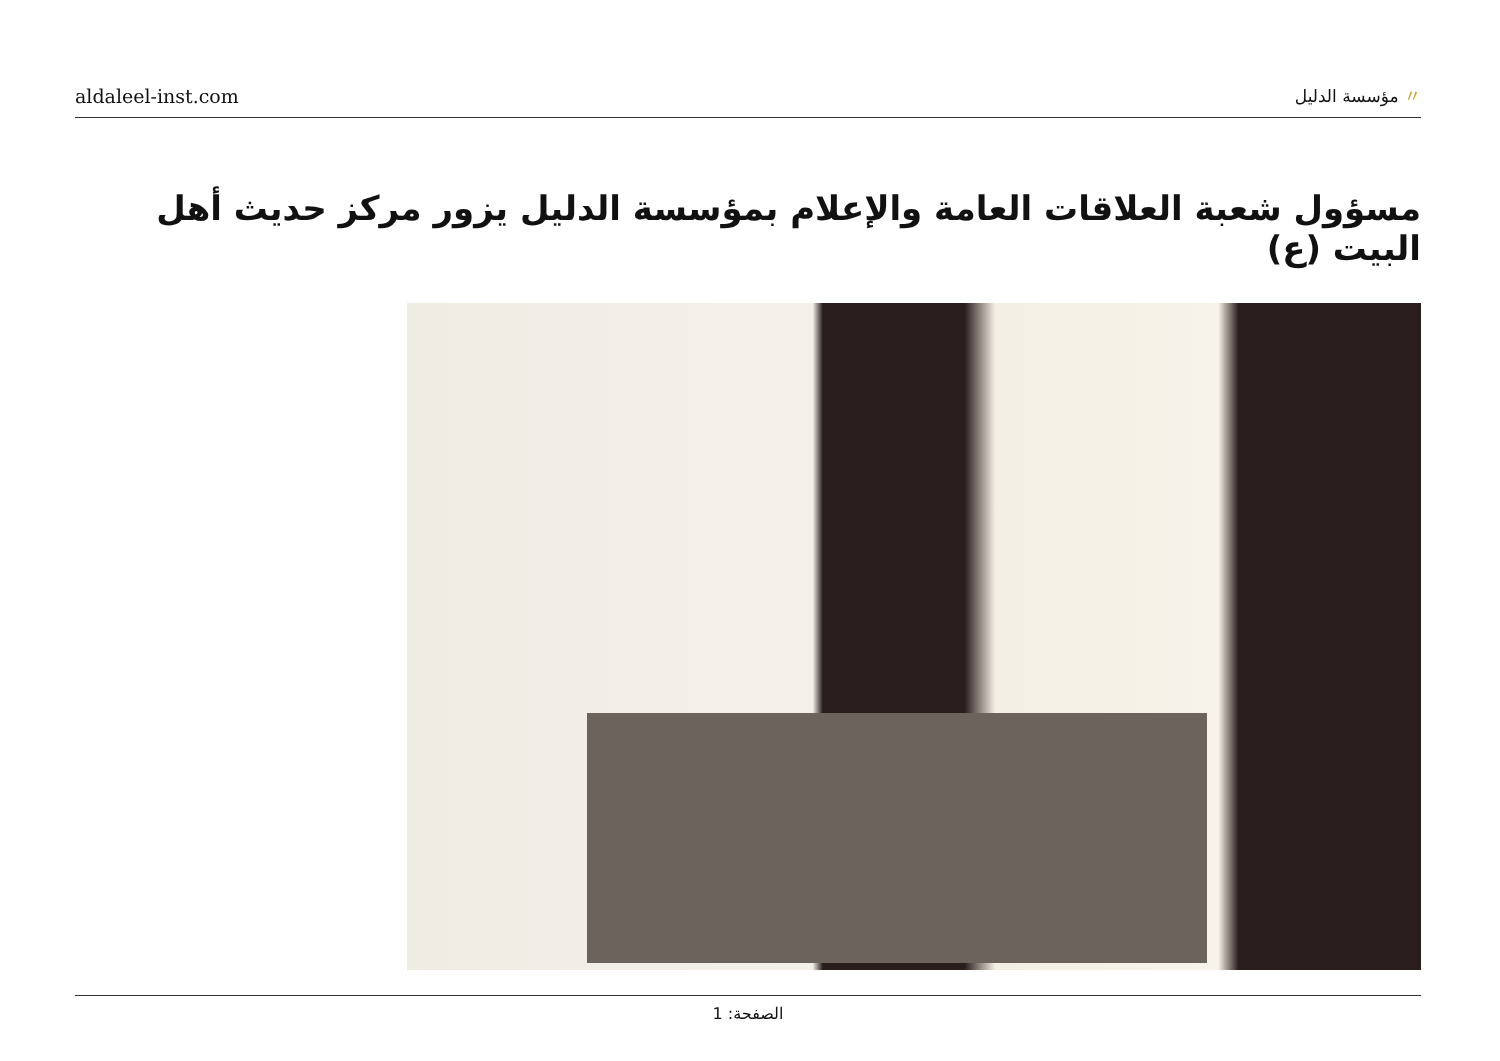aldaleel-inst.com
〃 مؤسسة الدليل
مسؤول شعبة العلاقات العامة والإعلام بمؤسسة الدليل يزور مركز حديث أهل البيت (ع)
الصفحة: 1